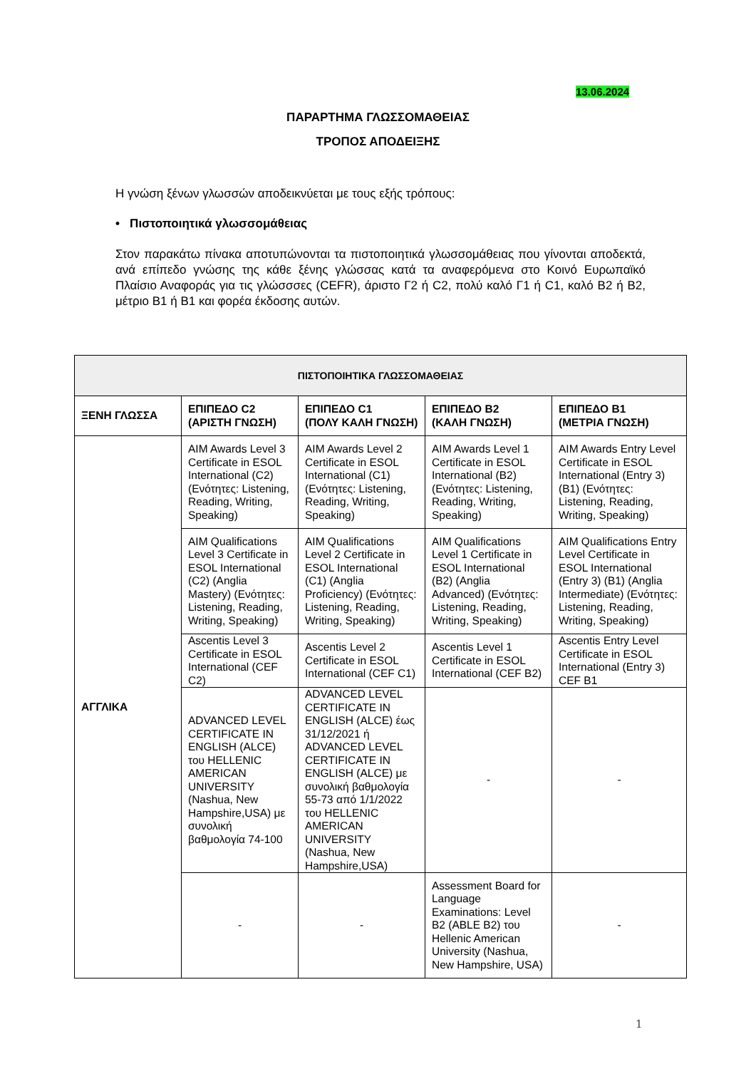13.06.2024
ΠΑΡΑΡΤΗΜΑ ΓΛΩΣΣΟΜΑΘΕΙΑΣ
ΤΡΟΠΟΣ ΑΠΟΔΕΙΞΗΣ
Η γνώση ξένων γλωσσών αποδεικνύεται με τους εξής τρόπους:
• Πιστοποιητικά γλωσσομάθειας
Στον παρακάτω πίνακα αποτυπώνονται τα πιστοποιητικά γλωσσομάθειας που γίνονται αποδεκτά, ανά επίπεδο γνώσης της κάθε ξένης γλώσσας κατά τα αναφερόμενα στο Κοινό Ευρωπαϊκό Πλαίσιο Αναφοράς για τις γλώσσσες (CEFR), άριστο Γ2 ή C2, πολύ καλό Γ1 ή C1, καλό Β2 ή Β2, μέτριο Β1 ή Β1 και φορέα έκδοσης αυτών.
| ΠΙΣΤΟΠΟΙΗΤΙΚΑ ΓΛΩΣΣΟΜΑΘΕΙΑΣ | | | | |
| --- | --- | --- | --- | --- |
| ΞΕΝΗ ΓΛΩΣΣΑ | ΕΠΙΠΕΔΟ C2 (ΑΡΙΣΤΗ ΓΝΩΣΗ) | ΕΠΙΠΕΔΟ C1 (ΠΟΛΥ ΚΑΛΗ ΓΝΩΣΗ) | ΕΠΙΠΕΔΟ Β2 (ΚΑΛΗ ΓΝΩΣΗ) | ΕΠΙΠΕΔΟ Β1 (ΜΕΤΡΙΑ ΓΝΩΣΗ) |
| ΑΓΓΛΙΚΑ | AIM Awards Level 3 Certificate in ESOL International (C2) (Ενότητες: Listening, Reading, Writing, Speaking) | AIM Awards Level 2 Certificate in ESOL International (C1) (Ενότητες: Listening, Reading, Writing, Speaking) | AIM Awards Level 1 Certificate in ESOL International (B2) (Ενότητες: Listening, Reading, Writing, Speaking) | AIM Awards Entry Level Certificate in ESOL International (Entry 3) (B1) (Ενότητες: Listening, Reading, Writing, Speaking) |
| | AIM Qualifications Level 3 Certificate in ESOL International (C2) (Anglia Mastery) (Ενότητες: Listening, Reading, Writing, Speaking) | AIM Qualifications Level 2 Certificate in ESOL International (C1) (Anglia Proficiency) (Ενότητες: Listening, Reading, Writing, Speaking) | AIM Qualifications Level 1 Certificate in ESOL International (B2) (Anglia Advanced) (Ενότητες: Listening, Reading, Writing, Speaking) | AIM Qualifications Entry Level Certificate in ESOL International (Entry 3) (B1) (Anglia Intermediate) (Ενότητες: Listening, Reading, Writing, Speaking) |
| | Ascentis Level 3 Certificate in ESOL International (CEF C2) | Ascentis Level 2 Certificate in ESOL International (CEF C1) | Ascentis Level 1 Certificate in ESOL International (CEF B2) | Ascentis Entry Level Certificate in ESOL International (Entry 3) CEF B1 |
| | ADVANCED LEVEL CERTIFICATE IN ENGLISH (ALCE) του HELLENIC AMERICAN UNIVERSITY (Nashua, New Hampshire,USA) με συνολική βαθμολογία 74-100 | ADVANCED LEVEL CERTIFICATE IN ENGLISH (ALCE) έως 31/12/2021 ή ADVANCED LEVEL CERTIFICATE IN ENGLISH (ALCE) με συνολική βαθμολογία 55-73 από 1/1/2022 του HELLENIC AMERICAN UNIVERSITY (Nashua, New Hampshire,USA) | - | - |
| | - | - | Assessment Board for Language Examinations: Level B2 (ABLE B2) του Hellenic American University (Nashua, New Hampshire, USA) | - |
1